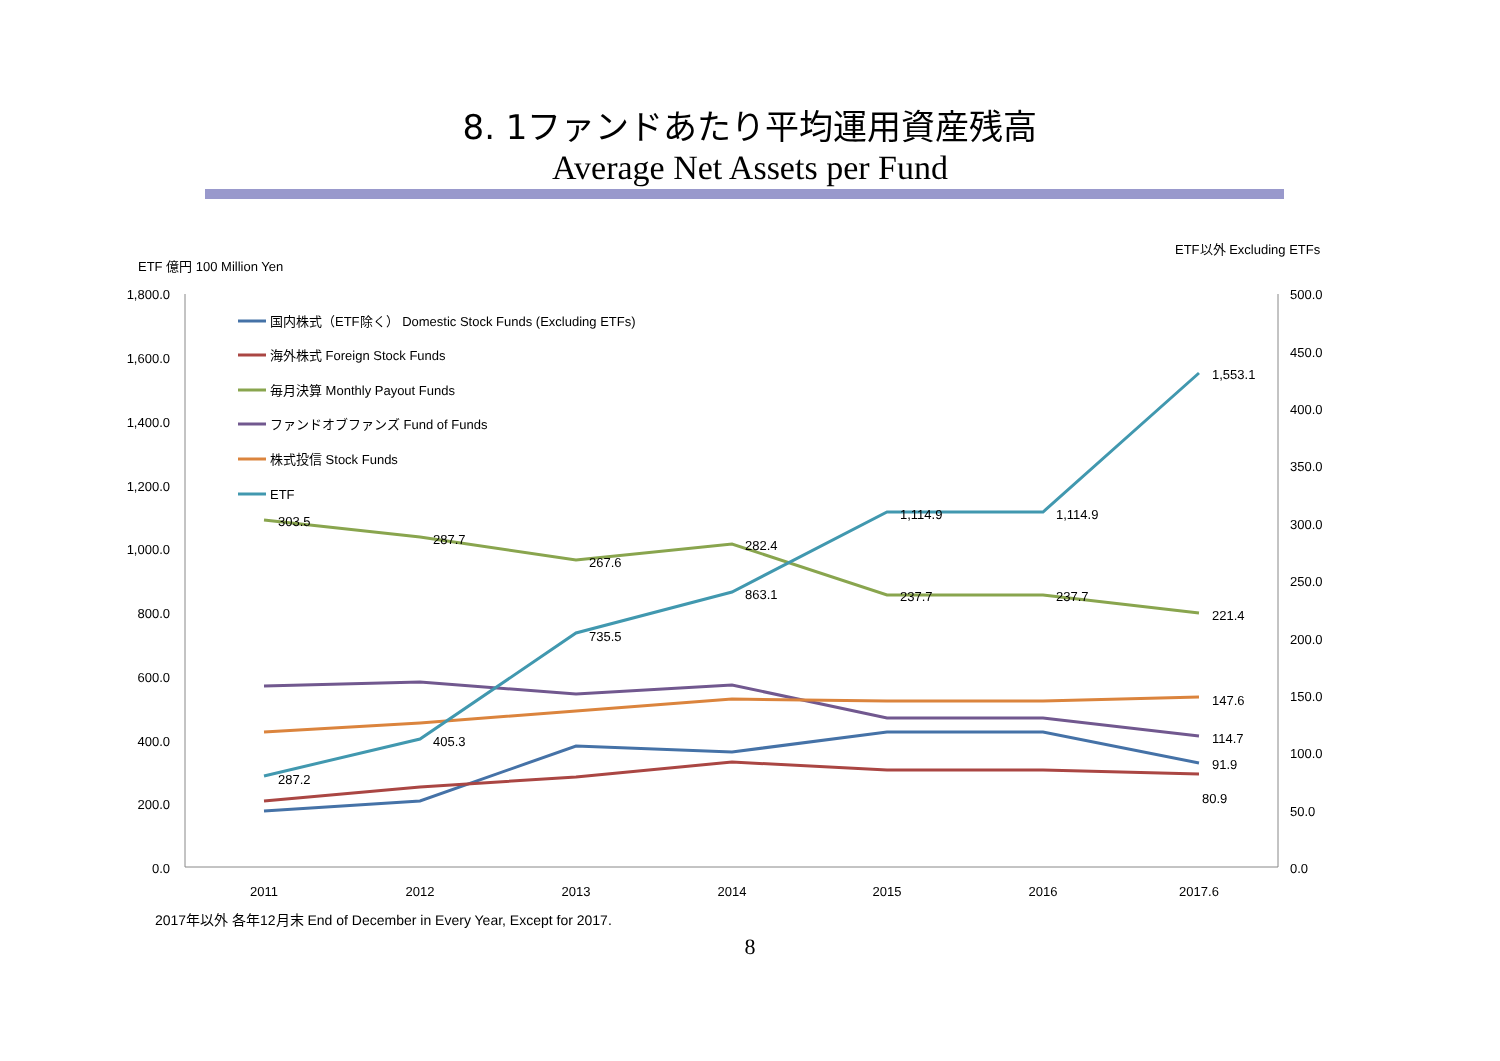8. 1ファンドあたり平均運用資産残高
Average Net Assets per Fund
ETF 億円 100 Million Yen
ETF以外 Excluding ETFs
1,800.0
1,600.0
1,400.0
1,200.0
1,000.0
800.0
600.0
400.0
200.0
0.0
500.0
450.0
400.0
350.0
300.0
250.0
200.0
150.0
100.0
50.0
0.0
2011
2012
2013
2014
2015
2016
2017.6
287.2
405.3
735.5
863.1
1,114.9
1,114.9
1,553.1
303.5
287.7
267.6
282.4
237.7
237.7
221.4
147.6
114.7
91.9
80.9
国内株式（ETF除く） Domestic Stock Funds (Excluding ETFs)
海外株式 Foreign Stock Funds
毎月決算 Monthly Payout Funds
ファンドオブファンズ Fund of Funds
株式投信 Stock Funds
ETF
2017年以外 各年12月末 End of December in Every Year, Except for 2017.
8